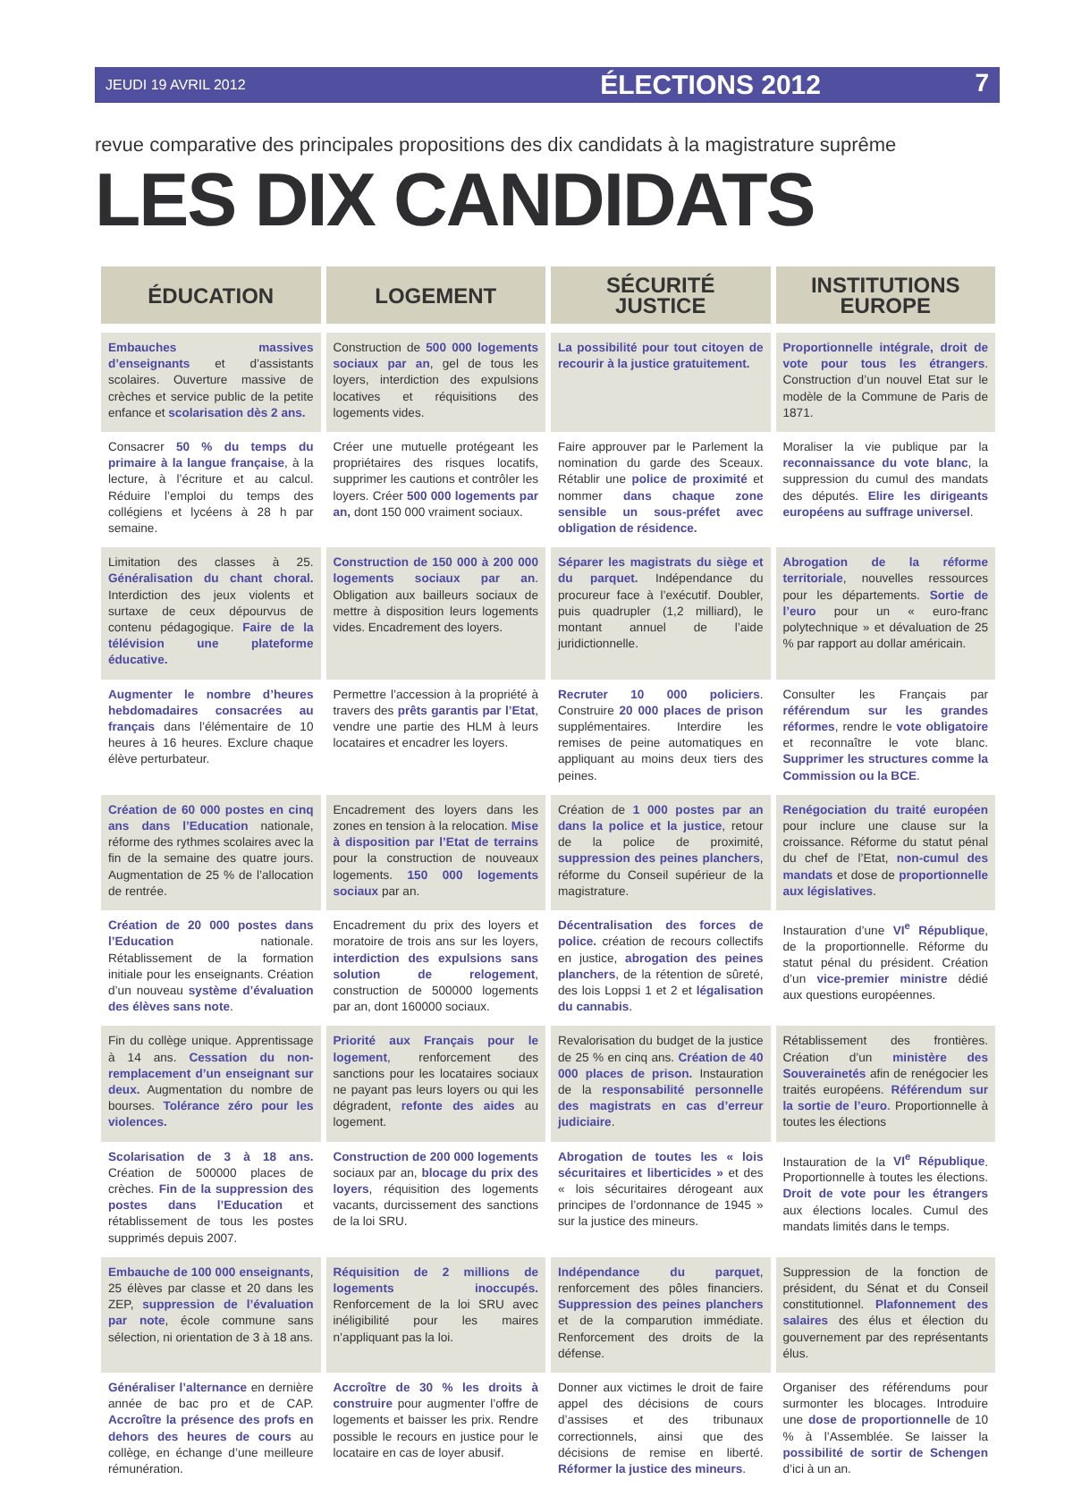JEUDI 19 AVRIL 2012 ÉLECTIONS 2012 7
revue comparative des principales propositions des dix candidats à la magistrature suprême
LES DIX CANDIDATS
| ÉDUCATION | LOGEMENT | SÉCURITÉ JUSTICE | INSTITUTIONS EUROPE |
| --- | --- | --- | --- |
| Embauches massives d’enseignants et d’assistants scolaires. Ouverture massive de crèches et service public de la petite enfance et scolarisation dès 2 ans. | Construction de 500 000 logements sociaux par an , gel de tous les loyers, interdiction des expulsions locatives et réquisitions des logements vides. | La possibilité pour tout citoyen de recourir à la justice gratuitement. | Proportionnelle intégrale, droit de vote pour tous les étrangers . Construction d’un nouvel Etat sur le modèle de la Commune de Paris de 1871. |
| Consacrer 50 % du temps du primaire à la langue française , à la lecture, à l’écriture et au calcul. Réduire l’emploi du temps des collégiens et lycéens à 28 h par semaine. | Créer une mutuelle protégeant les propriétaires des risques locatifs, supprimer les cautions et contrôler les loyers. Créer 500 000 logements par an, dont 150 000 vraiment sociaux. | Faire approuver par le Parlement la nomination du garde des Sceaux. Rétablir une police de proximité et nommer dans chaque zone sensible un sous-préfet avec obligation de résidence. | Moraliser la vie publique par la reconnaissance du vote blanc , la suppression du cumul des mandats des députés. Elire les dirigeants européens au suffrage universel . |
| Limitation des classes à 25. Généralisation du chant choral. Interdiction des jeux violents et surtaxe de ceux dépourvus de contenu pédagogique. Faire de la télévision une plateforme éducative. | Construction de 150 000 à 200 000 logements sociaux par an . Obligation aux bailleurs sociaux de mettre à disposition leurs logements vides. Encadrement des loyers. | Séparer les magistrats du siège et du parquet. Indépendance du procureur face à l’exécutif. Doubler, puis quadrupler (1,2 milliard), le montant annuel de l’aide juridictionnelle. | Abrogation de la réforme territoriale , nouvelles ressources pour les départements. Sortie de l’euro pour un « euro-franc polytechnique » et dévaluation de 25 % par rapport au dollar américain. |
| Augmenter le nombre d’heures hebdomadaires consacrées au français dans l’élémentaire de 10 heures à 16 heures. Exclure chaque élève perturbateur. | Permettre l’accession à la propriété à travers des prêts garantis par l’Etat , vendre une partie des HLM à leurs locataires et encadrer les loyers. | Recruter 10 000 policiers . Construire 20 000 places de prison supplémentaires. Interdire les remises de peine automatiques en appliquant au moins deux tiers des peines. | Consulter les Français par référendum sur les grandes réformes , rendre le vote obligatoire et reconnaître le vote blanc. Supprimer les structures comme la Commission ou la BCE . |
| Création de 60 000 postes en cinq ans dans l’Education nationale, réforme des rythmes scolaires avec la fin de la semaine des quatre jours. Augmentation de 25 % de l’allocation de rentrée. | Encadrement des loyers dans les zones en tension à la relocation. Mise à disposition par l’Etat de terrains pour la construction de nouveaux logements. 150 000 logements sociaux par an. | Création de 1 000 postes par an dans la police et la justice , retour de la police de proximité, suppression des peines planchers , réforme du Conseil supérieur de la magistrature. | Renégociation du traité européen pour inclure une clause sur la croissance. Réforme du statut pénal du chef de l’Etat, non-cumul des mandats et dose de proportionnelle aux législatives . |
| Création de 20 000 postes dans l’Education nationale. Rétablissement de la formation initiale pour les enseignants. Création d’un nouveau système d’évaluation des élèves sans note . | Encadrement du prix des loyers et moratoire de trois ans sur les loyers, interdiction des expulsions sans solution de relogement , construction de 500000 logements par an, dont 160000 sociaux. | Décentralisation des forces de police. création de recours collectifs en justice, abrogation des peines planchers , de la rétention de sûreté, des lois Loppsi 1 et 2 et légalisation du cannabis . | Instauration d’une VI<sup>e</sup> République , de la proportionnelle. Réforme du statut pénal du président. Création d’un vice-premier ministre dédié aux questions européennes. |
| Fin du collège unique. Apprentissage à 14 ans. Cessation du non-remplacement d’un enseignant sur deux. Augmentation du nombre de bourses. Tolérance zéro pour les violences. | Priorité aux Français pour le logement , renforcement des sanctions pour les locataires sociaux ne payant pas leurs loyers ou qui les dégradent, refonte des aides au logement. | Revalorisation du budget de la justice de 25 % en cinq ans. Création de 40 000 places de prison. Instauration de la responsabilité personnelle des magistrats en cas d’erreur judiciaire . | Rétablissement des frontières. Création d’un ministère des Souverainetés afin de renégocier les traités européens. Référendum sur la sortie de l’euro . Proportionnelle à toutes les élections |
| Scolarisation de 3 à 18 ans. Création de 500000 places de crèches. Fin de la suppression des postes dans l’Education et rétablissement de tous les postes supprimés depuis 2007. | Construction de 200 000 logements sociaux par an, blocage du prix des loyers , réquisition des logements vacants, durcissement des sanctions de la loi SRU. | Abrogation de toutes les « lois sécuritaires et liberticides » et des « lois sécuritaires dérogeant aux principes de l’ordonnance de 1945 » sur la justice des mineurs. | Instauration de la VI<sup>e</sup> République . Proportionnelle à toutes les élections. Droit de vote pour les étrangers aux élections locales. Cumul des mandats limités dans le temps. |
| Embauche de 100 000 enseignants , 25 élèves par classe et 20 dans les ZEP, suppression de l’évaluation par note , école commune sans sélection, ni orientation de 3 à 18 ans. | Réquisition de 2 millions de logements inoccupés. Renforcement de la loi SRU avec inéligibilité pour les maires n’appliquant pas la loi. | Indépendance du parquet , renforcement des pôles financiers. Suppression des peines planchers et de la comparution immédiate. Renforcement des droits de la défense. | Suppression de la fonction de président, du Sénat et du Conseil constitutionnel. Plafonnement des salaires des élus et élection du gouvernement par des représentants élus. |
| Généraliser l’alternance en dernière année de bac pro et de CAP. Accroître la présence des profs en dehors des heures de cours au collège, en échange d’une meilleure rémunération. | Accroître de 30 % les droits à construire pour augmenter l’offre de logements et baisser les prix. Rendre possible le recours en justice pour le locataire en cas de loyer abusif. | Donner aux victimes le droit de faire appel des décisions de cours d’assises et des tribunaux correctionnels, ainsi que des décisions de remise en liberté. Réformer la justice des mineurs . | Organiser des référendums pour surmonter les blocages. Introduire une dose de proportionnelle de 10 % à l’Assemblée. Se laisser la possibilité de sortir de Schengen d’ici à un an. |